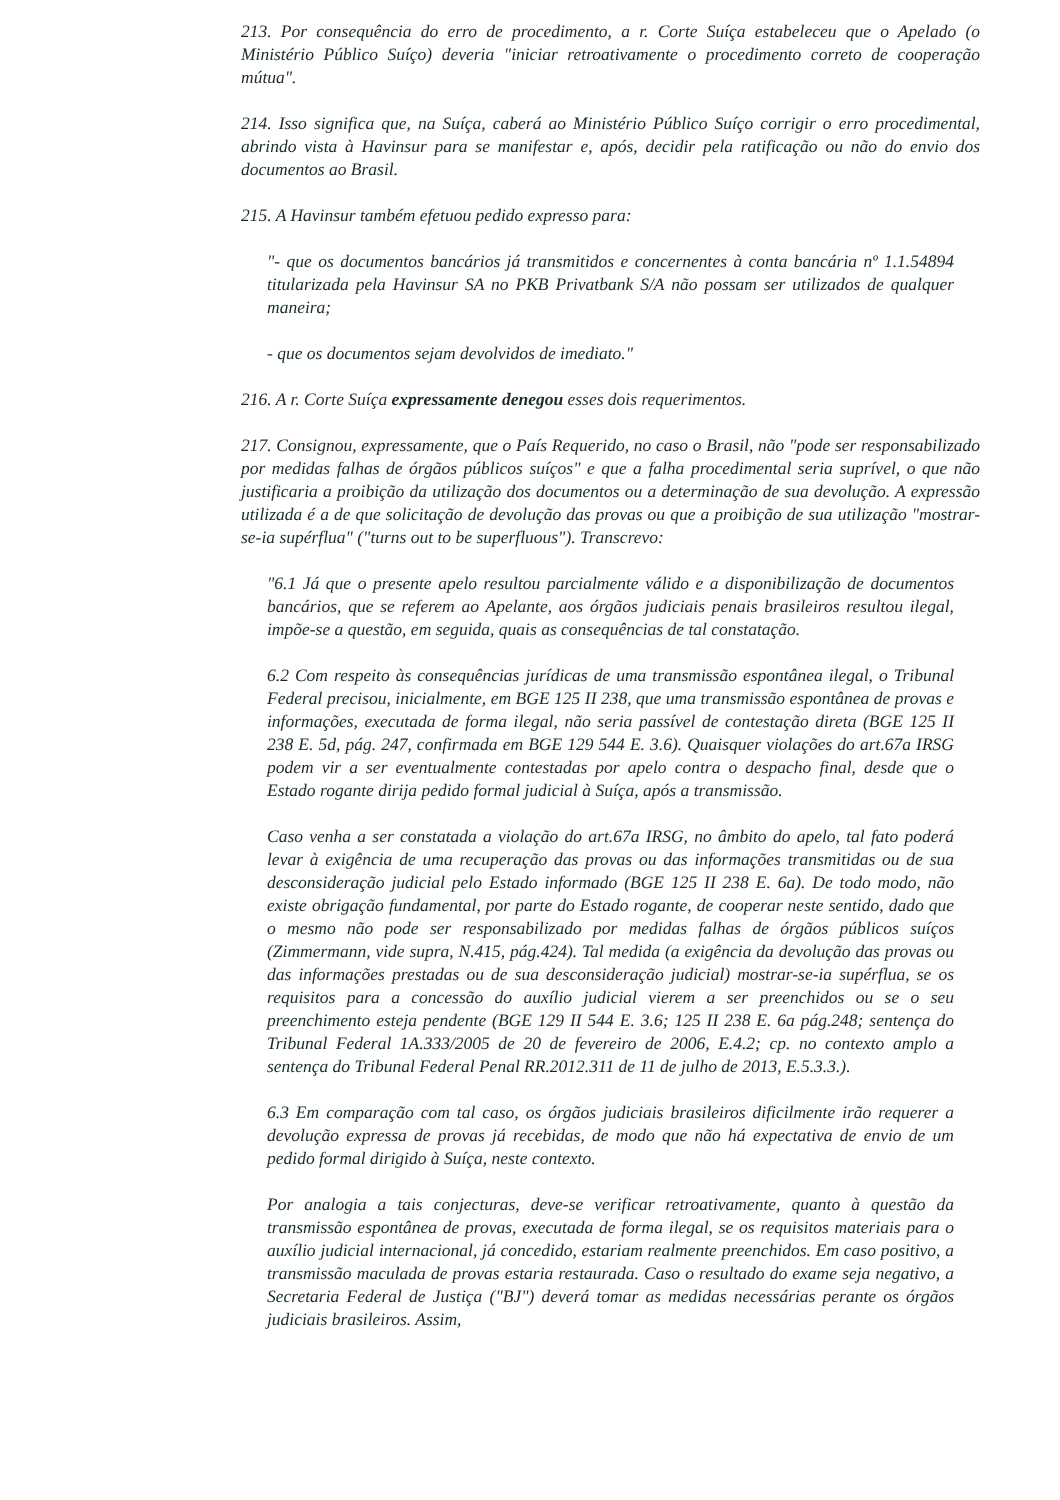213. Por consequência do erro de procedimento, a r. Corte Suíça estabeleceu que o Apelado (o Ministério Público Suíço) deveria "iniciar retroativamente o procedimento correto de cooperação mútua".
214. Isso significa que, na Suíça, caberá ao Ministério Público Suíço corrigir o erro procedimental, abrindo vista à Havinsur para se manifestar e, após, decidir pela ratificação ou não do envio dos documentos ao Brasil.
215. A Havinsur também efetuou pedido expresso para:
"- que os documentos bancários já transmitidos e concernentes à conta bancária nº 1.1.54894 titularizada pela Havinsur SA no PKB Privatbank S/A não possam ser utilizados de qualquer maneira;
- que os documentos sejam devolvidos de imediato."
216. A r. Corte Suíça expressamente denegou esses dois requerimentos.
217. Consignou, expressamente, que o País Requerido, no caso o Brasil, não "pode ser responsabilizado por medidas falhas de órgãos públicos suíços" e que a falha procedimental seria suprível, o que não justificaria a proibição da utilização dos documentos ou a determinação de sua devolução. A expressão utilizada é a de que solicitação de devolução das provas ou que a proibição de sua utilização "mostrar-se-ia supérflua" ("turns out to be superfluous"). Transcrevo:
"6.1 Já que o presente apelo resultou parcialmente válido e a disponibilização de documentos bancários, que se referem ao Apelante, aos órgãos judiciais penais brasileiros resultou ilegal, impõe-se a questão, em seguida, quais as consequências de tal constatação.
6.2 Com respeito às consequências jurídicas de uma transmissão espontânea ilegal, o Tribunal Federal precisou, inicialmente, em BGE 125 II 238, que uma transmissão espontânea de provas e informações, executada de forma ilegal, não seria passível de contestação direta (BGE 125 II 238 E. 5d, pág. 247, confirmada em BGE 129 544 E. 3.6). Quaisquer violações do art.67a IRSG podem vir a ser eventualmente contestadas por apelo contra o despacho final, desde que o Estado rogante dirija pedido formal judicial à Suíça, após a transmissão.
Caso venha a ser constatada a violação do art.67a IRSG, no âmbito do apelo, tal fato poderá levar à exigência de uma recuperação das provas ou das informações transmitidas ou de sua desconsideração judicial pelo Estado informado (BGE 125 II 238 E. 6a). De todo modo, não existe obrigação fundamental, por parte do Estado rogante, de cooperar neste sentido, dado que o mesmo não pode ser responsabilizado por medidas falhas de órgãos públicos suíços (Zimmermann, vide supra, N.415, pág.424). Tal medida (a exigência da devolução das provas ou das informações prestadas ou de sua desconsideração judicial) mostrar-se-ia supérflua, se os requisitos para a concessão do auxílio judicial vierem a ser preenchidos ou se o seu preenchimento esteja pendente (BGE 129 II 544 E. 3.6; 125 II 238 E. 6a pág.248; sentença do Tribunal Federal 1A.333/2005 de 20 de fevereiro de 2006, E.4.2; cp. no contexto amplo a sentença do Tribunal Federal Penal RR.2012.311 de 11 de julho de 2013, E.5.3.3.).
6.3 Em comparação com tal caso, os órgãos judiciais brasileiros dificilmente irão requerer a devolução expressa de provas já recebidas, de modo que não há expectativa de envio de um pedido formal dirigido à Suíça, neste contexto.
Por analogia a tais conjecturas, deve-se verificar retroativamente, quanto à questão da transmissão espontânea de provas, executada de forma ilegal, se os requisitos materiais para o auxílio judicial internacional, já concedido, estariam realmente preenchidos. Em caso positivo, a transmissão maculada de provas estaria restaurada. Caso o resultado do exame seja negativo, a Secretaria Federal de Justiça ("BJ") deverá tomar as medidas necessárias perante os órgãos judiciais brasileiros. Assim,